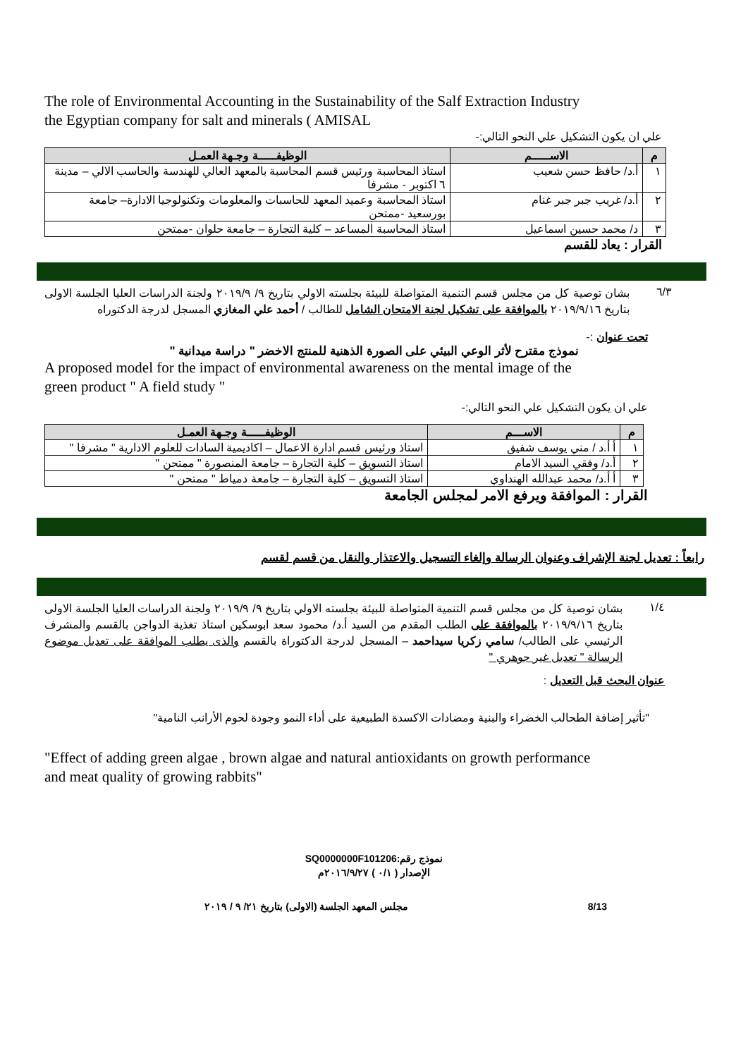The role of Environmental Accounting in the Sustainability of the Salf Extraction Industry
the Egyptian company for salt and minerals ( AMISAL
علي ان يكون التشكيل علي النحو التالي:-
| م | الاســـــم | الوظيفـــــة وجـهة العمـل |
| --- | --- | --- |
| ١ | أ.د/ حافظ حسن شعيب | استاذ المحاسبة ورئيس قسم المحاسبة بالمعهد العالي للهندسة والحاسب الالي – مدينة ٦ اكتوبر - مشرفا |
| ٢ | أ.د/ غريب جبر جبر غنام | استاذ المحاسبة وعميد المعهد للحاسبات والمعلومات وتكنولوجيا الادارة– جامعة بورسعيد -ممتحن |
| ٣ | د/ محمد حسين اسماعيل | استاذ المحاسبة المساعد – كلية التجارة – جامعة حلوان -ممتحن |
القرار : يعاد للقسم
٦/٣
بشان توصية كل من مجلس قسم التنمية المتواصلة للبيئة بجلسته الاولي بتاريخ ٩/ ٢٠١٩/٩ ولجنة الدراسات العليا الجلسة الاولى بتاريخ ٢٠١٩/٩/١٦ بالموافقة على تشكيل لجنة الامتحان الشامل للطالب / أحمد علي المغازي المسجل لدرجة الدكتوراه
تحت عنوان :-
نموذج مقترح لأثر الوعي البيئي على الصورة الذهنية للمنتج الاخضر " دراسة ميدانية "
A proposed model for the impact of environmental awareness on the mental image of the
green product " A field study "
علي ان يكون التشكيل علي النحو التالي:-
| م | الاســـم | الوظيفـــــة وجـهة العمـل |
| --- | --- | --- |
| ١ | أ أ.د / مني يوسف شفيق | استاذ ورئيس قسم ادارة الاعمال – اكاديمية السادات للعلوم الادارية " مشرفا " |
| ٢ | أ.د/ وفقي السيد الامام | استاذ التسويق – كلية التجارة – جامعة المنصورة " ممتحن " |
| ٣ | أ أ.د/ محمد عبدالله الهنداوي | استاذ التسويق – كلية التجارة – جامعة دمياط " ممتحن " |
القرار : الموافقة ويرفع الامر لمجلس الجامعة
رابعاً : تعديل لجنة الإشراف وعنوان الرسالة وإلغاء التسجيل والاعتذار والنقل من قسم لقسم
١/٤
بشان توصية كل من مجلس قسم التنمية المتواصلة للبيئة بجلسته الاولي بتاريخ ٩/ ٢٠١٩/٩ ولجنة الدراسات العليا الجلسة الاولى بتاريخ ٢٠١٩/٩/١٦ بالموافقة على الطلب المقدم من السيد أ.د/ محمود سعد ابوسكين استاذ تغذية الدواجن بالقسم والمشرف الرئيسي على الطالب/ سامي زكريا سيداحمد – المسجل لدرجة الدكتوراة بالقسم والذى يطلب الموافقة على تعديل موضوع الرسالة " تعديل غير جوهري "
عنوان البحث قبل التعديل :
"تأثير إضافة الطحالب الخضراء والبنية ومضادات الاكسدة الطبيعية على أداء النمو وجودة لحوم الأرانب النامية"
"Effect of adding green algae , brown algae and natural antioxidants on growth performance
and meat quality of growing rabbits"
نموذج رقم:SQ0000000F101206
الإصدار ( ٠/١ ) ٢٠١٦/٩/٢٧م
مجلس المعهد الجلسة (الاولى) بتاريخ ٢١/ ٩ / ٢٠١٩ 8/13